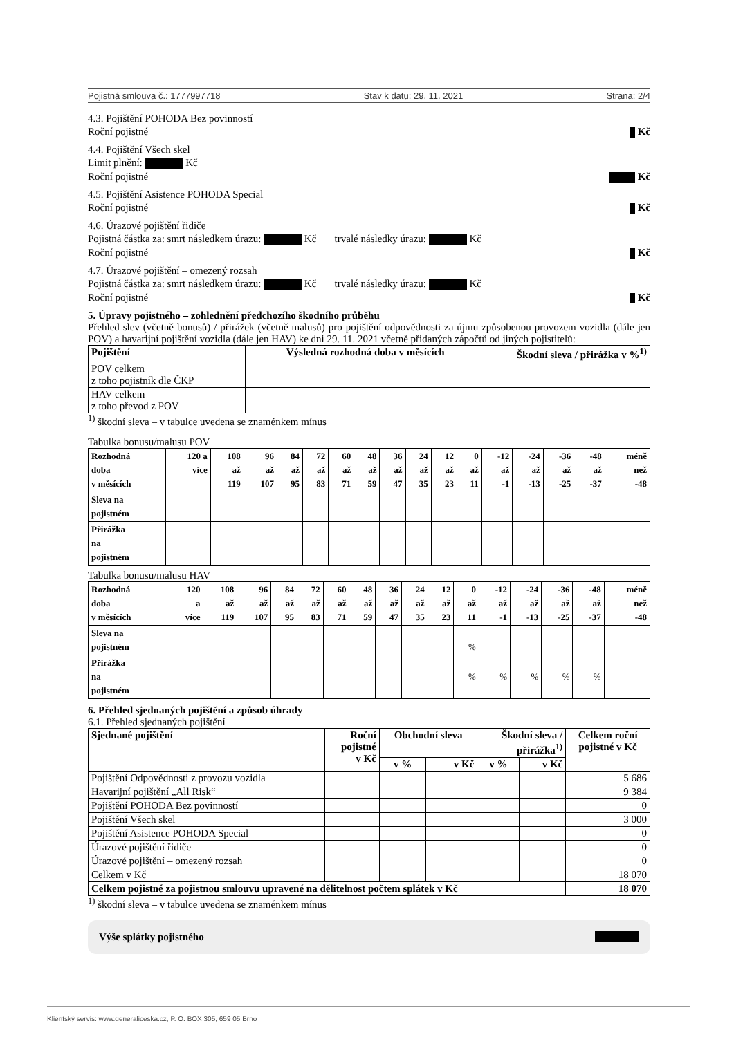Pojistná smlouva č.: 1777997718 Stav k datu: 29. 11. 2021 Strana: 2/4
4.3. Pojištění POHODA Bez povinností
Roční pojistné Kč
4.4. Pojištění Všech skel
Limit plnění: Kč
Roční pojistné Kč
4.5. Pojištění Asistence POHODA Special
Roční pojistné Kč
4.6. Úrazové pojištění řidiče
Pojistná částka za: smrt následkem úrazu: Kč trvalé následky úrazu: Kč
Roční pojistné Kč
4.7. Úrazové pojištění – omezený rozsah
Pojistná částka za: smrt následkem úrazu: Kč trvalé následky úrazu: Kč
Roční pojistné Kč
5. Úpravy pojistného – zohlednění předchozího škodního průběhu
Přehled slev (včetně bonusů) / přirážek (včetně malusů) pro pojištění odpovědnosti za újmu způsobenou provozem vozidla (dále jen POV) a havarijní pojištění vozidla (dále jen HAV) ke dni 29. 11. 2021 včetně přidaných zápočtů od jiných pojistitelů:
| Pojištění | Výsledná rozhodná doba v měsících | Škodní sleva / přirážka v %<sup>1)</sup> |
| --- | --- | --- |
| POV celkem z toho pojistník dle ČKP | | |
| HAV celkem z toho převod z POV | | |
<sup>1)</sup> škodní sleva – v tabulce uvedena se znaménkem mínus
Tabulka bonusu/malusu POV
| Rozhodná doba v měsících | 120 a více | 108 až 119 | 96 až 107 | 84 až 95 | 72 až 83 | 60 až 71 | 48 až 59 | 36 až 47 | 24 až 35 | 12 až 23 | 0 až 11 | -12 až -1 | -24 až -13 | -36 až -25 | -48 až -37 | méně než -48 |
| Sleva na pojistném | | | | | | | | | | | | | | | | |
| Přirážka na pojistném | | | | | | | | | | | | | | | | |
Tabulka bonusu/malusu HAV
| Rozhodná doba v měsících | 120 a více | 108 až 119 | 96 až 107 | 84 až 95 | 72 až 83 | 60 až 71 | 48 až 59 | 36 až 47 | 24 až 35 | 12 až 23 | 0 až 11 | -12 až -1 | -24 až -13 | -36 až -25 | -48 až -37 | méně než -48 |
| Sleva na pojistném | | | | | | | | | | | % | | | | | |
| Přirážka na pojistném | | | | | | | | | | | % | % | % | % | % | |
6. Přehled sjednaných pojištění a způsob úhrady
6.1. Přehled sjednaných pojištění
| Sjednané pojištění | Roční pojistné v Kč | Obchodní sleva | | Škodní sleva / přirážka<sup>1)</sup> | | Celkem roční pojistné v Kč |
| --- | --- | --- | --- | --- | --- | --- |
| | | v % | v Kč | v % | v Kč | |
| Pojištění Odpovědnosti z provozu vozidla | | | | | | 5 686 |
| Havarijní pojištění „All Risk“ | | | | | | 9 384 |
| Pojištění POHODA Bez povinností | | | | | | 0 |
| Pojištění Všech skel | | | | | | 3 000 |
| Pojištění Asistence POHODA Special | | | | | | 0 |
| Úrazové pojištění řidiče | | | | | | 0 |
| Úrazové pojištění – omezený rozsah | | | | | | 0 |
| Celkem v Kč | | | | | | 18 070 |
| Celkem pojistné za pojistnou smlouvu upravené na dělitelnost počtem splátek v Kč | | | | | | 18 070 |
<sup>1)</sup> škodní sleva – v tabulce uvedena se znaménkem mínus
Výše splátky pojistného
Klientský servis: www.generaliceska.cz, P. O. BOX 305, 659 05 Brno